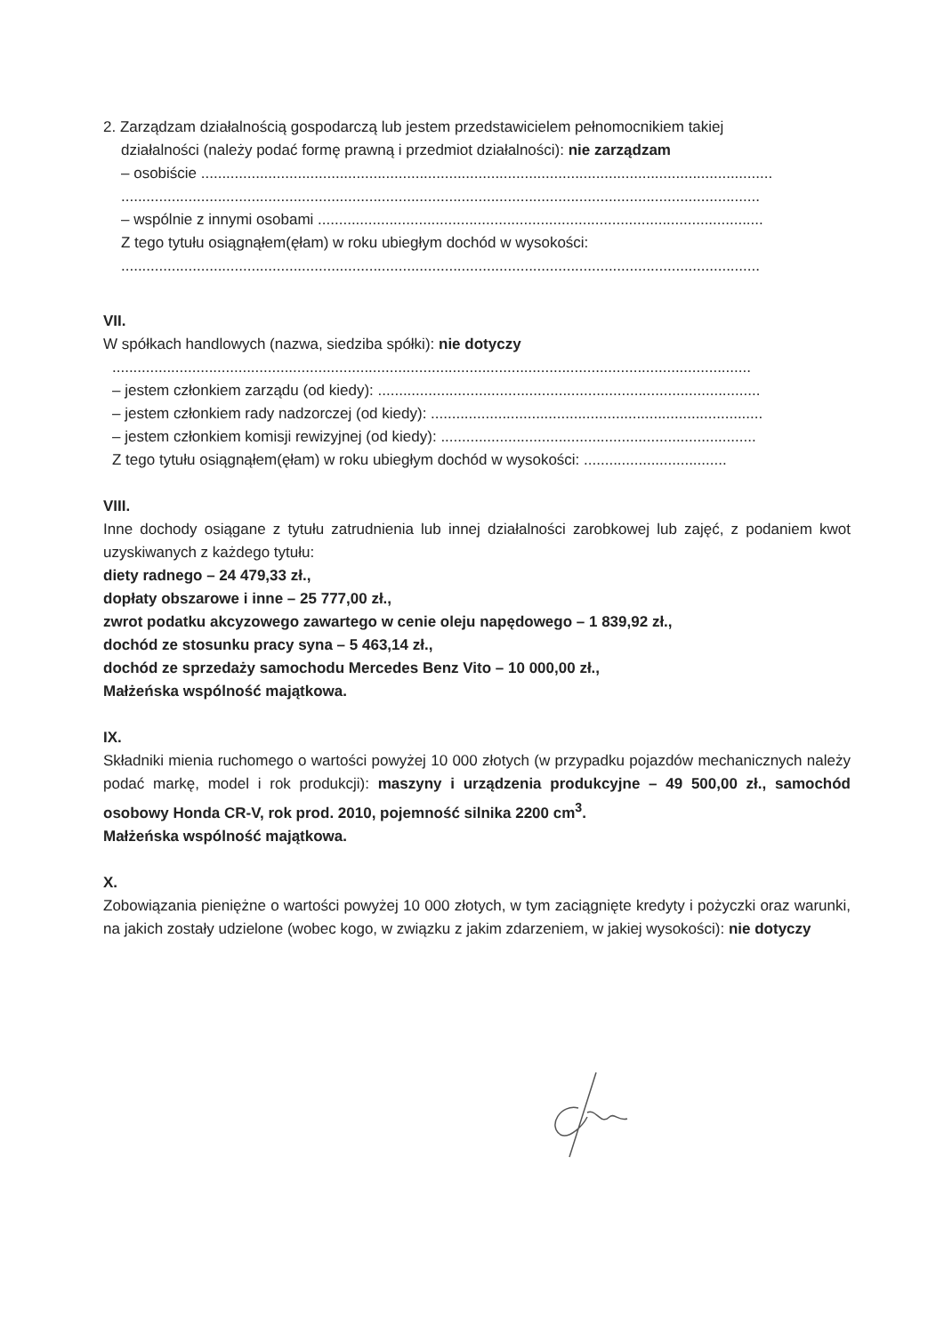2. Zarządzam działalnością gospodarczą lub jestem przedstawicielem pełnomocnikiem takiej
działalności (należy podać formę prawną i przedmiot działalności): nie zarządzam
– osobiście ........................................................................................................................................
........................................................................................................................................................
– wspólnie z innymi osobami ..........................................................................................................
Z tego tytułu osiągnąłem(ęłam) w roku ubiegłym dochód w wysokości:
........................................................................................................................................................
VII.
W spółkach handlowych (nazwa, siedziba spółki): nie dotyczy
........................................................................................................................................................
– jestem członkiem zarządu (od kiedy): ...........................................................................................
– jestem członkiem rady nadzorczej (od kiedy): ...............................................................................
– jestem członkiem komisji rewizyjnej (od kiedy): ...........................................................................
Z tego tytułu osiągnąłem(ęłam) w roku ubiegłym dochód w wysokości: ..................................
VIII.
Inne dochody osiągane z tytułu zatrudnienia lub innej działalności zarobkowej lub zajęć, z podaniem kwot uzyskiwanych z każdego tytułu:
diety radnego – 24 479,33 zł.,
dopłaty obszarowe i inne – 25 777,00 zł.,
zwrot podatku akcyzowego zawartego w cenie oleju napędowego – 1 839,92 zł.,
dochód ze stosunku pracy syna – 5 463,14 zł.,
dochód ze sprzedaży samochodu Mercedes Benz Vito – 10 000,00 zł.,
Małżeńska wspólność majątkowa.
IX.
Składniki mienia ruchomego o wartości powyżej 10 000 złotych (w przypadku pojazdów mechanicznych należy podać markę, model i rok produkcji): maszyny i urządzenia produkcyjne – 49 500,00 zł., samochód osobowy Honda CR-V, rok prod. 2010, pojemność silnika 2200 cm<sup>3</sup>.
Małżeńska wspólność majątkowa.
X.
Zobowiązania pieniężne o wartości powyżej 10 000 złotych, w tym zaciągnięte kredyty i pożyczki oraz warunki, na jakich zostały udzielone (wobec kogo, w związku z jakim zdarzeniem, w jakiej wysokości): nie dotyczy